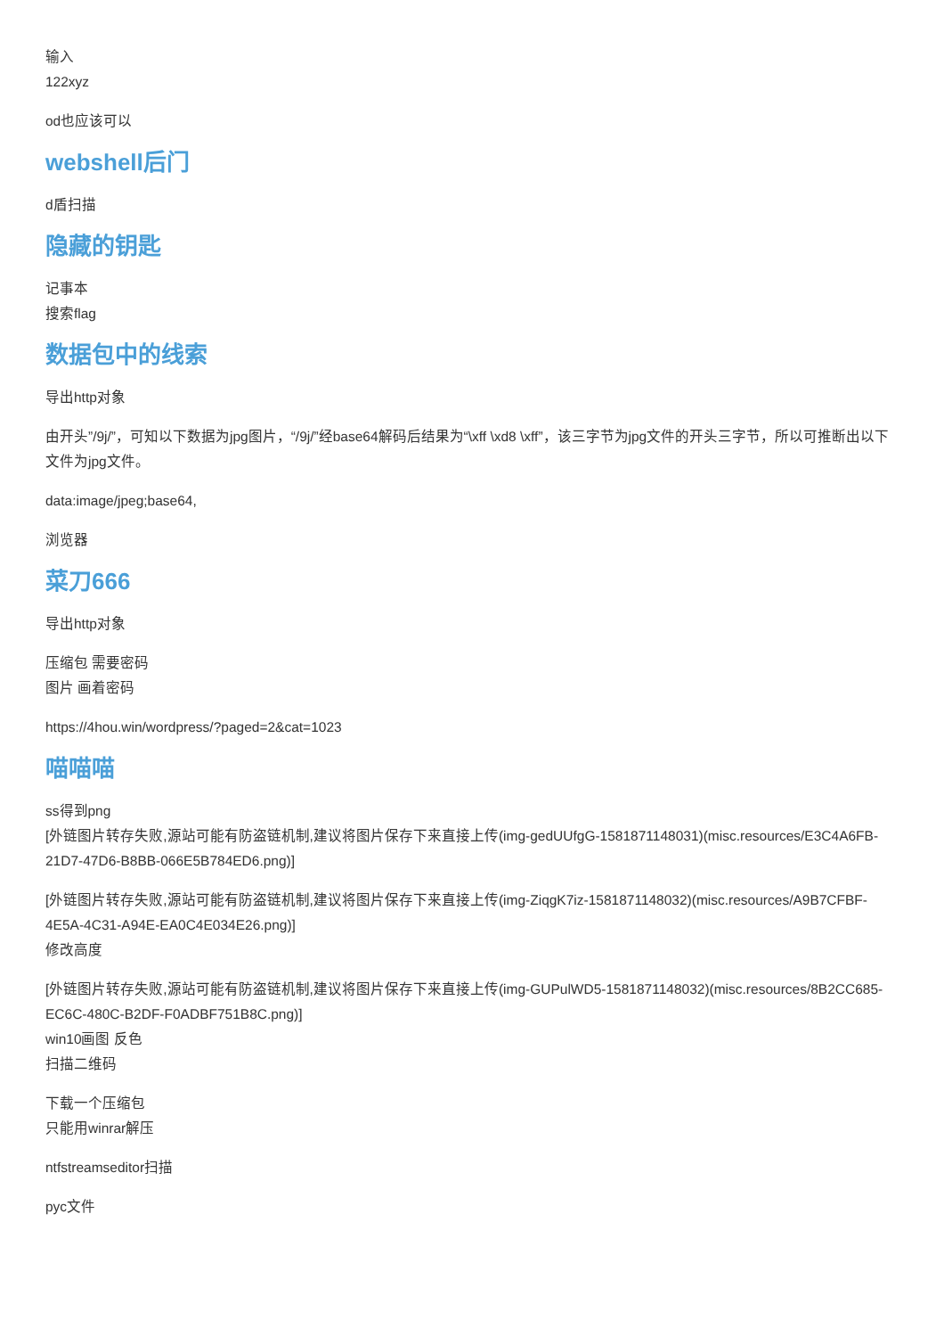输入
122xyz
od也应该可以
webshell后门
d盾扫描
隐藏的钥匙
记事本
搜索flag
数据包中的线索
导出http对象
由开头”/9j/”，可知以下数据为jpg图片，“/9j/”经base64解码后结果为“\xff \xd8 \xff”，该三字节为jpg文件的开头三字节，所以可推断出以下文件为jpg文件。
data:image/jpeg;base64,
浏览器
菜刀666
导出http对象
压缩包 需要密码
图片 画着密码
https://4hou.win/wordpress/?paged=2&cat=1023
喵喵喵
ss得到png
[外链图片转存失败,源站可能有防盗链机制,建议将图片保存下来直接上传(img-gedUUfgG-1581871148031)(misc.resources/E3C4A6FB-21D7-47D6-B8BB-066E5B784ED6.png)]
[外链图片转存失败,源站可能有防盗链机制,建议将图片保存下来直接上传(img-ZiqgK7iz-1581871148032)(misc.resources/A9B7CFBF-4E5A-4C31-A94E-EA0C4E034E26.png)]
修改高度
[外链图片转存失败,源站可能有防盗链机制,建议将图片保存下来直接上传(img-GUPulWD5-1581871148032)(misc.resources/8B2CC685-EC6C-480C-B2DF-F0ADBF751B8C.png)]
win10画图 反色
扫描二维码
下载一个压缩包
只能用winrar解压
ntfstreamseditor扫描
pyc文件